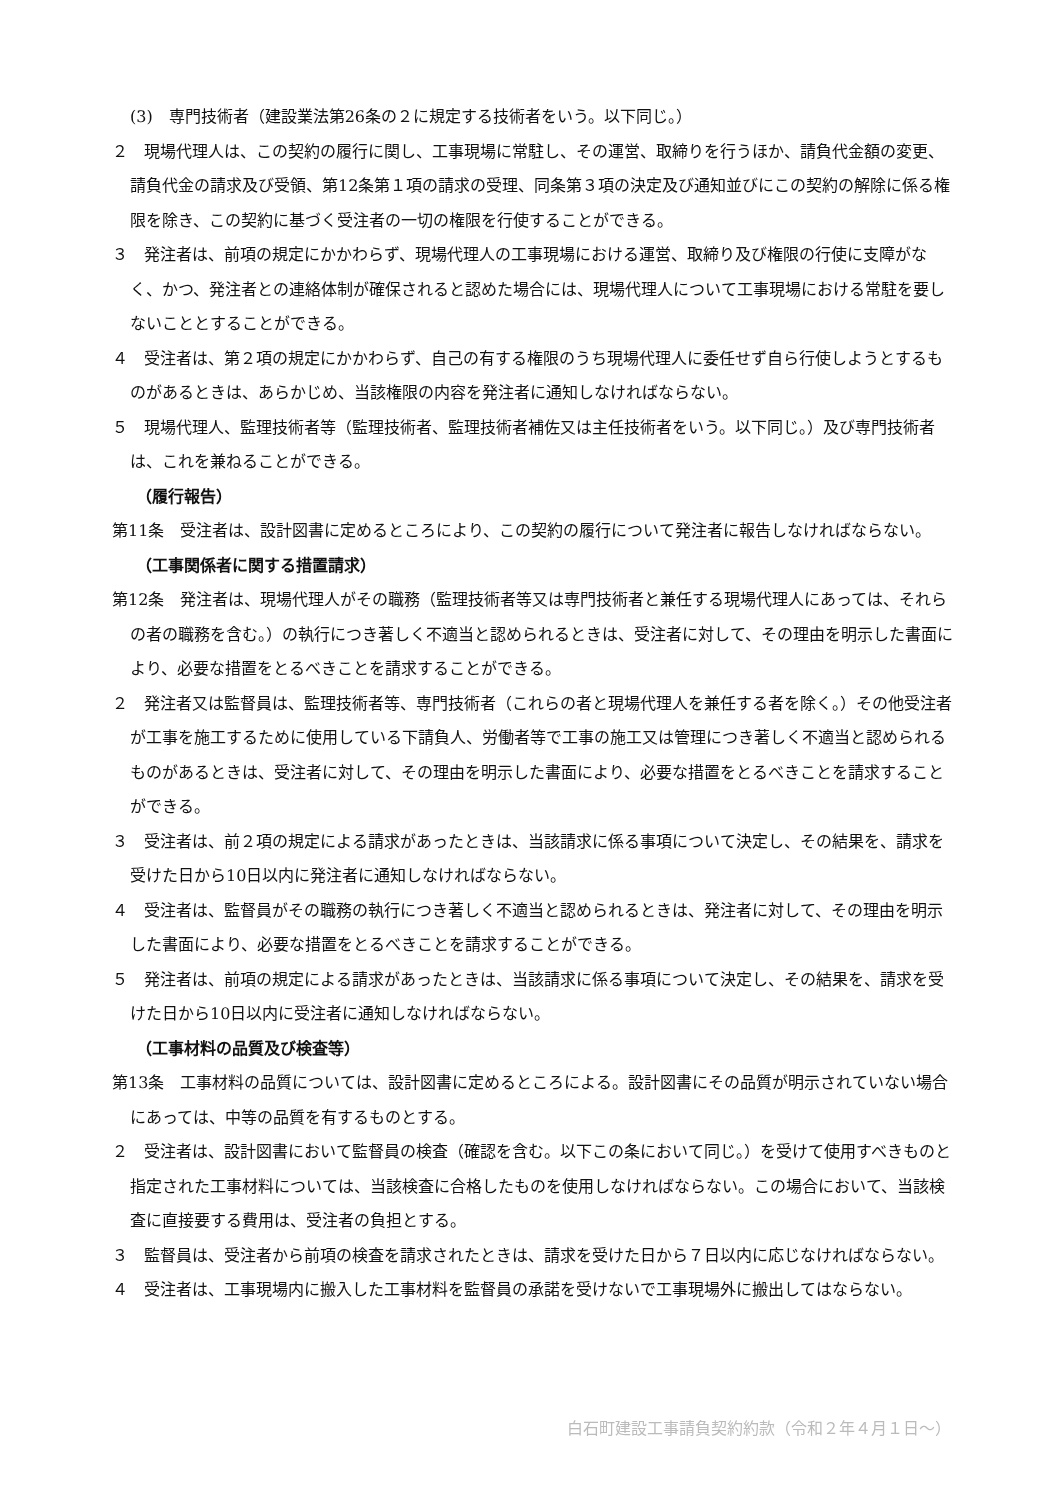(3)　専門技術者（建設業法第26条の２に規定する技術者をいう。以下同じ。）
２　現場代理人は、この契約の履行に関し、工事現場に常駐し、その運営、取締りを行うほか、請負代金額の変更、請負代金の請求及び受領、第12条第１項の請求の受理、同条第３項の決定及び通知並びにこの契約の解除に係る権限を除き、この契約に基づく受注者の一切の権限を行使することができる。
３　発注者は、前項の規定にかかわらず、現場代理人の工事現場における運営、取締り及び権限の行使に支障がなく、かつ、発注者との連絡体制が確保されると認めた場合には、現場代理人について工事現場における常駐を要しないこととすることができる。
４　受注者は、第２項の規定にかかわらず、自己の有する権限のうち現場代理人に委任せず自ら行使しようとするものがあるときは、あらかじめ、当該権限の内容を発注者に通知しなければならない。
５　現場代理人、監理技術者等（監理技術者、監理技術者補佐又は主任技術者をいう。以下同じ。）及び専門技術者は、これを兼ねることができる。
（履行報告）
第11条　受注者は、設計図書に定めるところにより、この契約の履行について発注者に報告しなければならない。
（工事関係者に関する措置請求）
第12条　発注者は、現場代理人がその職務（監理技術者等又は専門技術者と兼任する現場代理人にあっては、それらの者の職務を含む。）の執行につき著しく不適当と認められるときは、受注者に対して、その理由を明示した書面により、必要な措置をとるべきことを請求することができる。
２　発注者又は監督員は、監理技術者等、専門技術者（これらの者と現場代理人を兼任する者を除く。）その他受注者が工事を施工するために使用している下請負人、労働者等で工事の施工又は管理につき著しく不適当と認められるものがあるときは、受注者に対して、その理由を明示した書面により、必要な措置をとるべきことを請求することができる。
３　受注者は、前２項の規定による請求があったときは、当該請求に係る事項について決定し、その結果を、請求を受けた日から10日以内に発注者に通知しなければならない。
４　受注者は、監督員がその職務の執行につき著しく不適当と認められるときは、発注者に対して、その理由を明示した書面により、必要な措置をとるべきことを請求することができる。
５　発注者は、前項の規定による請求があったときは、当該請求に係る事項について決定し、その結果を、請求を受けた日から10日以内に受注者に通知しなければならない。
（工事材料の品質及び検査等）
第13条　工事材料の品質については、設計図書に定めるところによる。設計図書にその品質が明示されていない場合にあっては、中等の品質を有するものとする。
２　受注者は、設計図書において監督員の検査（確認を含む。以下この条において同じ。）を受けて使用すべきものと指定された工事材料については、当該検査に合格したものを使用しなければならない。この場合において、当該検査に直接要する費用は、受注者の負担とする。
３　監督員は、受注者から前項の検査を請求されたときは、請求を受けた日から７日以内に応じなければならない。
４　受注者は、工事現場内に搬入した工事材料を監督員の承諾を受けないで工事現場外に搬出してはならない。
白石町建設工事請負契約約款（令和２年４月１日～）